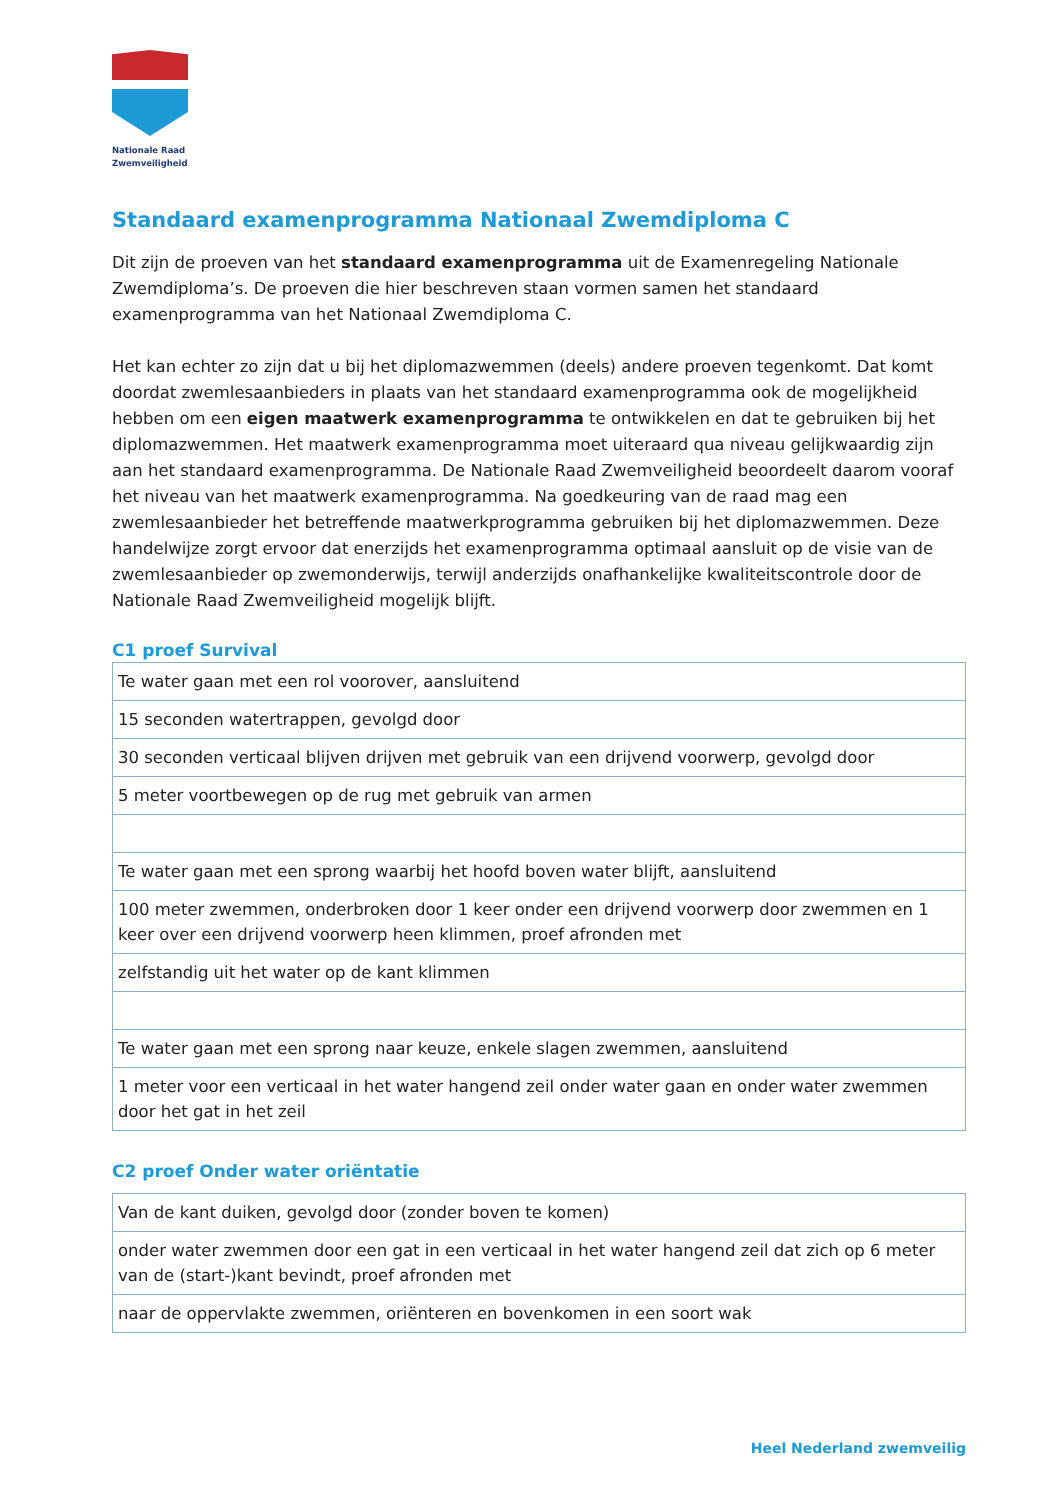Nationale Raad Zwemveiligheid
Standaard examenprogramma Nationaal Zwemdiploma C
Dit zijn de proeven van het standaard examenprogramma uit de Examenregeling Nationale Zwemdiploma’s. De proeven die hier beschreven staan vormen samen het standaard examenprogramma van het Nationaal Zwemdiploma C.
Het kan echter zo zijn dat u bij het diplomazwemmen (deels) andere proeven tegenkomt. Dat komt doordat zwemlesaanbieders in plaats van het standaard examenprogramma ook de mogelijkheid hebben om een eigen maatwerk examenprogramma te ontwikkelen en dat te gebruiken bij het diplomazwemmen. Het maatwerk examenprogramma moet uiteraard qua niveau gelijkwaardig zijn aan het standaard examenprogramma. De Nationale Raad Zwemveiligheid beoordeelt daarom vooraf het niveau van het maatwerk examenprogramma. Na goedkeuring van de raad mag een zwemlesaanbieder het betreffende maatwerkprogramma gebruiken bij het diplomazwemmen. Deze handelwijze zorgt ervoor dat enerzijds het examenprogramma optimaal aansluit op de visie van de zwemlesaanbieder op zwemonderwijs, terwijl anderzijds onafhankelijke kwaliteitscontrole door de Nationale Raad Zwemveiligheid mogelijk blijft.
C1 proef Survival
| Te water gaan met een rol voorover, aansluitend |
| 15 seconden watertrappen, gevolgd door |
| 30 seconden verticaal blijven drijven met gebruik van een drijvend voorwerp, gevolgd door |
| 5 meter voortbewegen op de rug met gebruik van armen |
| Te water gaan met een sprong waarbij het hoofd boven water blijft, aansluitend |
| 100 meter zwemmen, onderbroken door 1 keer onder een drijvend voorwerp door zwemmen en 1 keer over een drijvend voorwerp heen klimmen, proef afronden met |
| zelfstandig uit het water op de kant klimmen |
| Te water gaan met een sprong naar keuze, enkele slagen zwemmen, aansluitend |
| 1 meter voor een verticaal in het water hangend zeil onder water gaan en onder water zwemmen door het gat in het zeil |
C2 proef Onder water oriëntatie
| Van de kant duiken, gevolgd door (zonder boven te komen) |
| onder water zwemmen door een gat in een verticaal in het water hangend zeil dat zich op 6 meter van de (start-)kant bevindt, proef afronden met |
| naar de oppervlakte zwemmen, oriënteren en bovenkomen in een soort wak |
Heel Nederland zwemveilig